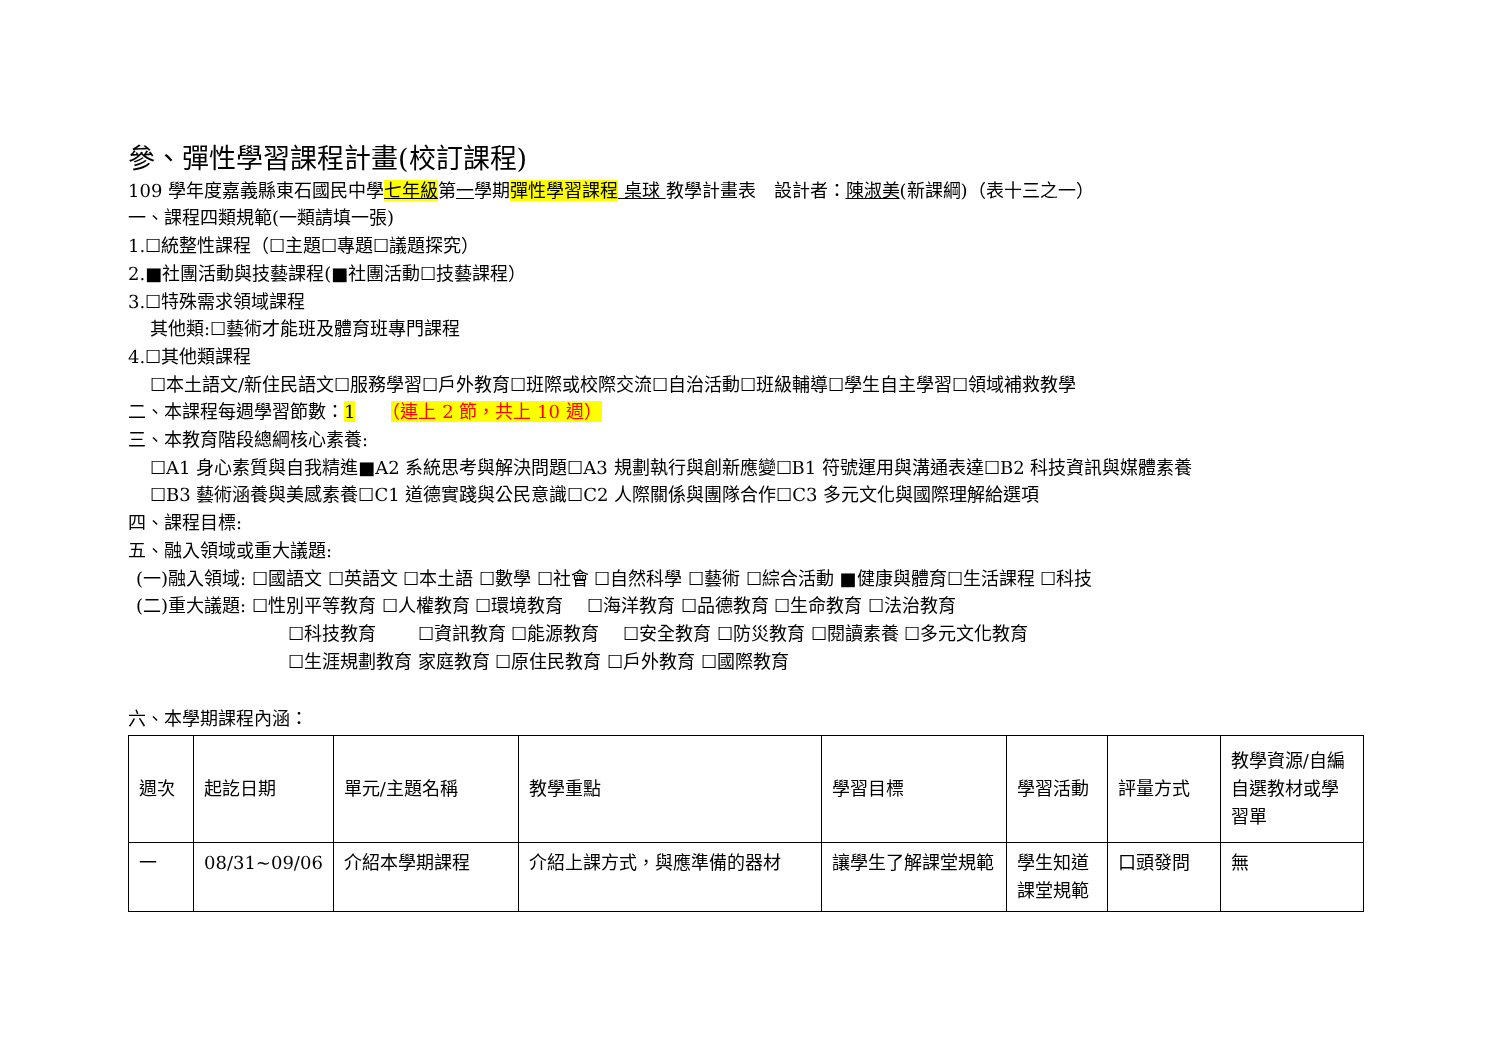參、彈性學習課程計畫(校訂課程)
109 學年度嘉義縣東石國民中學七年級第一學期彈性學習課程 桌球 教學計畫表　設計者：陳淑美(新課綱)（表十三之一）
一、課程四類規範(一類請填一張)
1.☐統整性課程（☐主題☐專題☐議題探究）
2.■社團活動與技藝課程(■社團活動☐技藝課程）
3.☐特殊需求領域課程
其他類:☐藝術才能班及體育班專門課程
4.☐其他類課程
☐本土語文/新住民語文☐服務學習☐戶外教育☐班際或校際交流☐自治活動☐班級輔導☐學生自主學習☐領域補救教學
二、本課程每週學習節數：1　　（連上 2 節，共上 10 週）
三、本教育階段總綱核心素養:
☐A1 身心素質與自我精進■A2 系統思考與解決問題☐A3 規劃執行與創新應變☐B1 符號運用與溝通表達☐B2 科技資訊與媒體素養
☐B3 藝術涵養與美感素養☐C1 道德實踐與公民意識☐C2 人際關係與團隊合作☐C3 多元文化與國際理解給選項
四、課程目標:
五、融入領域或重大議題:
(一)融入領域: ☐國語文 ☐英語文 ☐本土語 ☐數學 ☐社會 ☐自然科學 ☐藝術 ☐綜合活動 ■健康與體育☐生活課程 ☐科技
(二)重大議題: ☐性別平等教育 ☐人權教育 ☐環境教育　 ☐海洋教育 ☐品德教育 ☐生命教育 ☐法治教育
☐科技教育　　 ☐資訊教育 ☐能源教育　 ☐安全教育 ☐防災教育 ☐閱讀素養 ☐多元文化教育
☐生涯規劃教育 家庭教育 ☐原住民教育 ☐戶外教育 ☐國際教育
六、本學期課程內涵：
| 週次 | 起訖日期 | 單元/主題名稱 | 教學重點 | 學習目標 | 學習活動 | 評量方式 | 教學資源/自編自選教材或學習單 |
| 一 | 08/31~09/06 | 介紹本學期課程 | 介紹上課方式，與應準備的器材 | 讓學生了解課堂規範 | 學生知道課堂規範 | 口頭發問 | 無 |